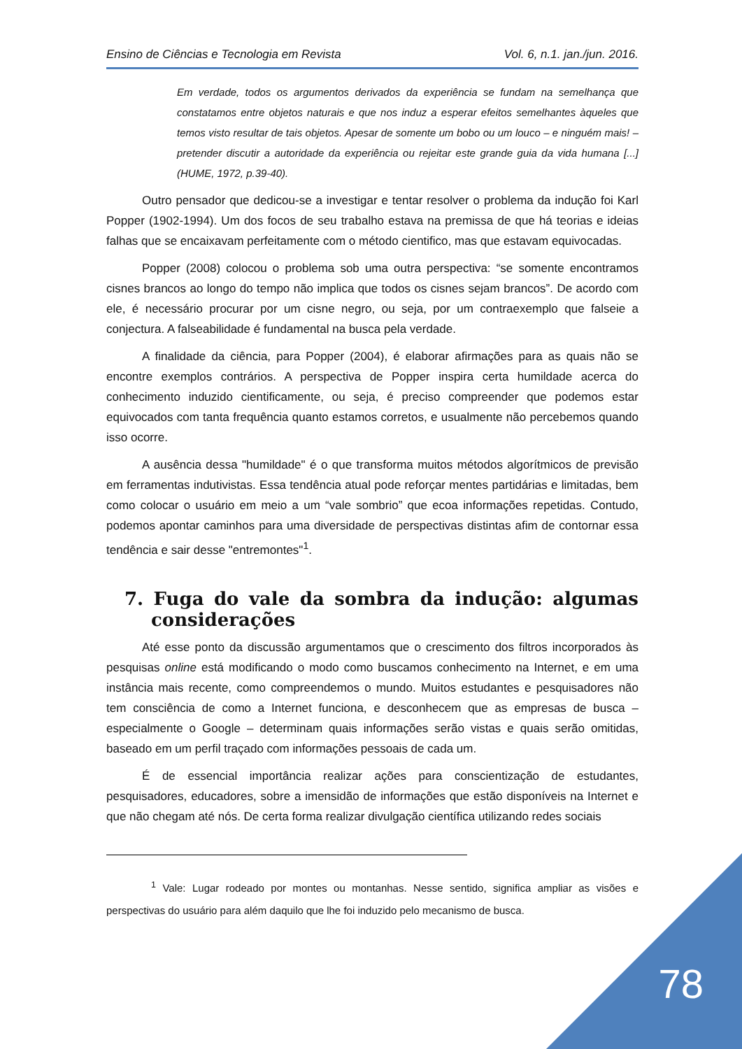Ensino de Ciências e Tecnologia em Revista Vol. 6, n.1. jan./jun. 2016.
Em verdade, todos os argumentos derivados da experiência se fundam na semelhança que constatamos entre objetos naturais e que nos induz a esperar efeitos semelhantes àqueles que temos visto resultar de tais objetos. Apesar de somente um bobo ou um louco – e ninguém mais! – pretender discutir a autoridade da experiência ou rejeitar este grande guia da vida humana [...] (HUME, 1972, p.39-40).
Outro pensador que dedicou-se a investigar e tentar resolver o problema da indução foi Karl Popper (1902-1994). Um dos focos de seu trabalho estava na premissa de que há teorias e ideias falhas que se encaixavam perfeitamente com o método cientifico, mas que estavam equivocadas.
Popper (2008) colocou o problema sob uma outra perspectiva: “se somente encontramos cisnes brancos ao longo do tempo não implica que todos os cisnes sejam brancos”. De acordo com ele, é necessário procurar por um cisne negro, ou seja, por um contraexemplo que falseie a conjectura. A falseabilidade é fundamental na busca pela verdade.
A finalidade da ciência, para Popper (2004), é elaborar afirmações para as quais não se encontre exemplos contrários. A perspectiva de Popper inspira certa humildade acerca do conhecimento induzido cientificamente, ou seja, é preciso compreender que podemos estar equivocados com tanta frequência quanto estamos corretos, e usualmente não percebemos quando isso ocorre.
A ausência dessa "humildade" é o que transforma muitos métodos algorítmicos de previsão em ferramentas indutivistas. Essa tendência atual pode reforçar mentes partidárias e limitadas, bem como colocar o usuário em meio a um “vale sombrio” que ecoa informações repetidas. Contudo, podemos apontar caminhos para uma diversidade de perspectivas distintas afim de contornar essa tendência e sair desse "entremontes"<sup>1</sup>.
7. Fuga do vale da sombra da indução: algumas considerações
Até esse ponto da discussão argumentamos que o crescimento dos filtros incorporados às pesquisas online está modificando o modo como buscamos conhecimento na Internet, e em uma instância mais recente, como compreendemos o mundo. Muitos estudantes e pesquisadores não tem consciência de como a Internet funciona, e desconhecem que as empresas de busca – especialmente o Google – determinam quais informações serão vistas e quais serão omitidas, baseado em um perfil traçado com informações pessoais de cada um.
É de essencial importância realizar ações para conscientização de estudantes, pesquisadores, educadores, sobre a imensidão de informações que estão disponíveis na Internet e que não chegam até nós. De certa forma realizar divulgação científica utilizando redes sociais
<sup>1</sup> Vale: Lugar rodeado por montes ou montanhas. Nesse sentido, significa ampliar as visões e perspectivas do usuário para além daquilo que lhe foi induzido pelo mecanismo de busca.
78